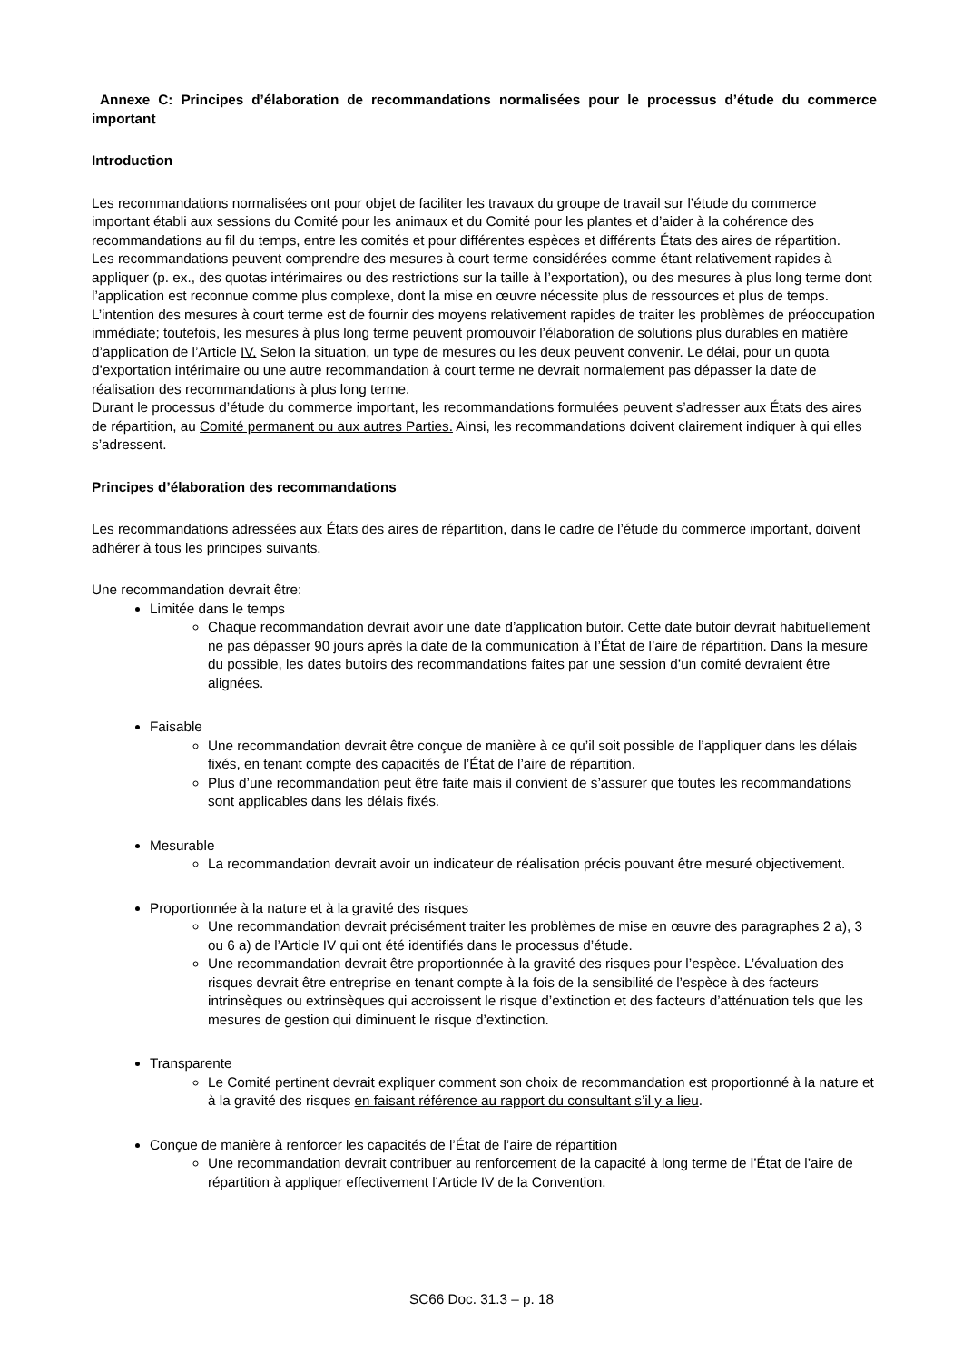Annexe C: Principes d’élaboration de recommandations normalisées pour le processus d’étude du commerce important
Introduction
Les recommandations normalisées ont pour objet de faciliter les travaux du groupe de travail sur l’étude du commerce important établi aux sessions du Comité pour les animaux et du Comité pour les plantes et d’aider à la cohérence des recommandations au fil du temps, entre les comités et pour différentes espèces et différents États des aires de répartition.
Les recommandations peuvent comprendre des mesures à court terme considérées comme étant relativement rapides à appliquer (p. ex., des quotas intérimaires ou des restrictions sur la taille à l’exportation), ou des mesures à plus long terme dont l’application est reconnue comme plus complexe, dont la mise en œuvre nécessite plus de ressources et plus de temps. L’intention des mesures à court terme est de fournir des moyens relativement rapides de traiter les problèmes de préoccupation immédiate; toutefois, les mesures à plus long terme peuvent promouvoir l’élaboration de solutions plus durables en matière d’application de l’Article IV. Selon la situation, un type de mesures ou les deux peuvent convenir. Le délai, pour un quota d’exportation intérimaire ou une autre recommandation à court terme ne devrait normalement pas dépasser la date de réalisation des recommandations à plus long terme.
Durant le processus d’étude du commerce important, les recommandations formulées peuvent s’adresser aux États des aires de répartition, au Comité permanent ou aux autres Parties. Ainsi, les recommandations doivent clairement indiquer à qui elles s’adressent.
Principes d’élaboration des recommandations
Les recommandations adressées aux États des aires de répartition, dans le cadre de l’étude du commerce important, doivent adhérer à tous les principes suivants.
Une recommandation devrait être:
Limitée dans le temps
Chaque recommandation devrait avoir une date d’application butoir. Cette date butoir devrait habituellement ne pas dépasser 90 jours après la date de la communication à l’État de l’aire de répartition. Dans la mesure du possible, les dates butoirs des recommandations faites par une session d’un comité devraient être alignées.
Faisable
Une recommandation devrait être conçue de manière à ce qu’il soit possible de l’appliquer dans les délais fixés, en tenant compte des capacités de l’État de l’aire de répartition.
Plus d’une recommandation peut être faite mais il convient de s’assurer que toutes les recommandations sont applicables dans les délais fixés.
Mesurable
La recommandation devrait avoir un indicateur de réalisation précis pouvant être mesuré objectivement.
Proportionnée à la nature et à la gravité des risques
Une recommandation devrait précisément traiter les problèmes de mise en œuvre des paragraphes 2 a), 3 ou 6 a) de l’Article IV qui ont été identifiés dans le processus d’étude.
Une recommandation devrait être proportionnée à la gravité des risques pour l’espèce. L’évaluation des risques devrait être entreprise en tenant compte à la fois de la sensibilité de l’espèce à des facteurs intrinsèques ou extrinsèques qui accroissent le risque d’extinction et des facteurs d’atténuation tels que les mesures de gestion qui diminuent le risque d’extinction.
Transparente
Le Comité pertinent devrait expliquer comment son choix de recommandation est proportionné à la nature et à la gravité des risques en faisant référence au rapport du consultant s’il y a lieu.
Conçue de manière à renforcer les capacités de l’État de l’aire de répartition
Une recommandation devrait contribuer au renforcement de la capacité à long terme de l’État de l’aire de répartition à appliquer effectivement l’Article IV de la Convention.
SC66 Doc. 31.3 – p. 18